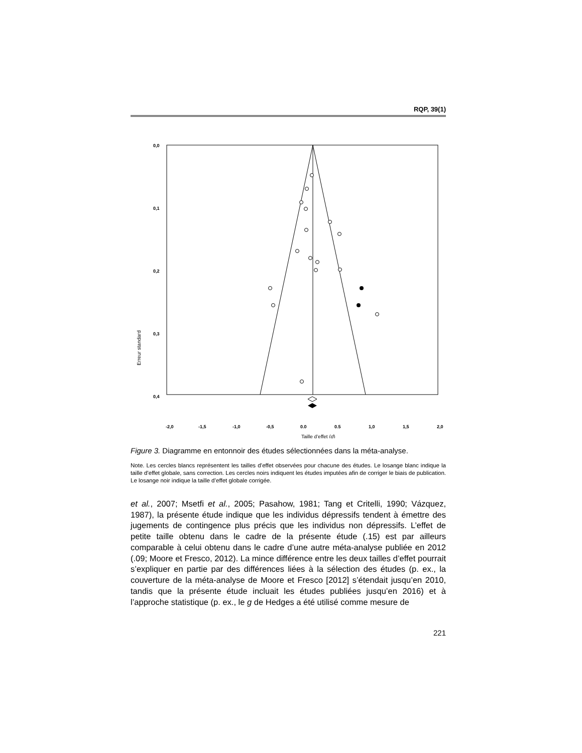RQP, 39(1)
Erreur standard
0,0
0,1
0,2
0,3
0,4
-2,0
-1,5
-1,0
-0,5
0.0
0.5
1,0
1,5
2,0
Taille d’effet (d)
Figure 3. Diagramme en entonnoir des études sélectionnées dans la méta-analyse.
Note. Les cercles blancs représentent les tailles d’effet observées pour chacune des études. Le losange blanc indique la taille d’effet globale, sans correction. Les cercles noirs indiquent les études imputées afin de corriger le biais de publication. Le losange noir indique la taille d’effet globale corrigée.
et al., 2007; Msetfi et al., 2005; Pasahow, 1981; Tang et Critelli, 1990; Vázquez, 1987), la présente étude indique que les individus dépressifs tendent à émettre des jugements de contingence plus précis que les individus non dépressifs. L’effet de petite taille obtenu dans le cadre de la présente étude (.15) est par ailleurs comparable à celui obtenu dans le cadre d’une autre méta-analyse publiée en 2012 (.09; Moore et Fresco, 2012). La mince différence entre les deux tailles d’effet pourrait s’expliquer en partie par des différences liées à la sélection des études (p. ex., la couverture de la méta-analyse de Moore et Fresco [2012] s’étendait jusqu’en 2010, tandis que la présente étude incluait les études publiées jusqu’en 2016) et à l’approche statistique (p. ex., le g de Hedges a été utilisé comme mesure de
221